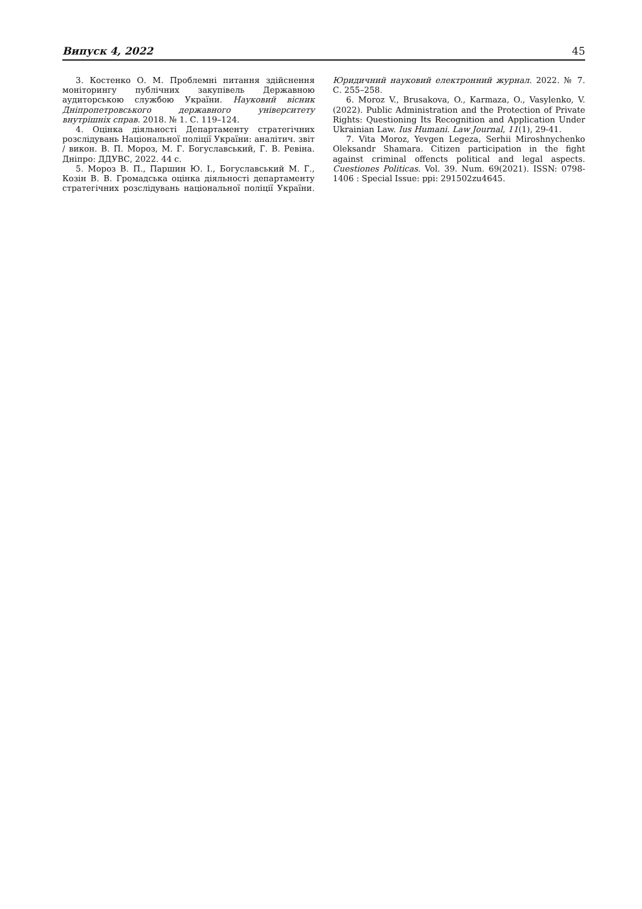Випуск 4, 2022 45
3. Костенко О. М. Проблемні питання здійснення моніторингу публічних закупівель Державною аудиторською службою України. Науковий вісник Дніпропетровського державного університету внутрішніх справ. 2018. № 1. С. 119–124.
4. Оцінка діяльності Департаменту стратегічних розслідувань Національної поліції України: аналітич. звіт / викон. В. П. Мороз, М. Г. Богуславський, Г. В. Ревіна. Дніпро: ДДУВС, 2022. 44 с.
5. Мороз В. П., Паршин Ю. І., Богуславський М. Г., Козін В. В. Громадська оцінка діяльності департаменту стратегічних розслідувань національної поліції України. Юридичний науковий електронний журнал. 2022. № 7. С. 255–258.
6. Moroz V., Brusakova, O., Karmaza, O., Vasylenko, V. (2022). Public Administration and the Protection of Private Rights: Questioning Its Recognition and Application Under Ukrainian Law. Ius Humani. Law Journal, 11(1), 29-41.
7. Vita Moroz, Yevgen Legeza, Serhii Miroshnychenko Oleksandr Shamara. Citizen participation in the fight against criminal offencts political and legal aspects. Cuestiones Politicas. Vol. 39. Num. 69(2021). ISSN: 0798-1406 : Special Issue: ppi: 291502zu4645.